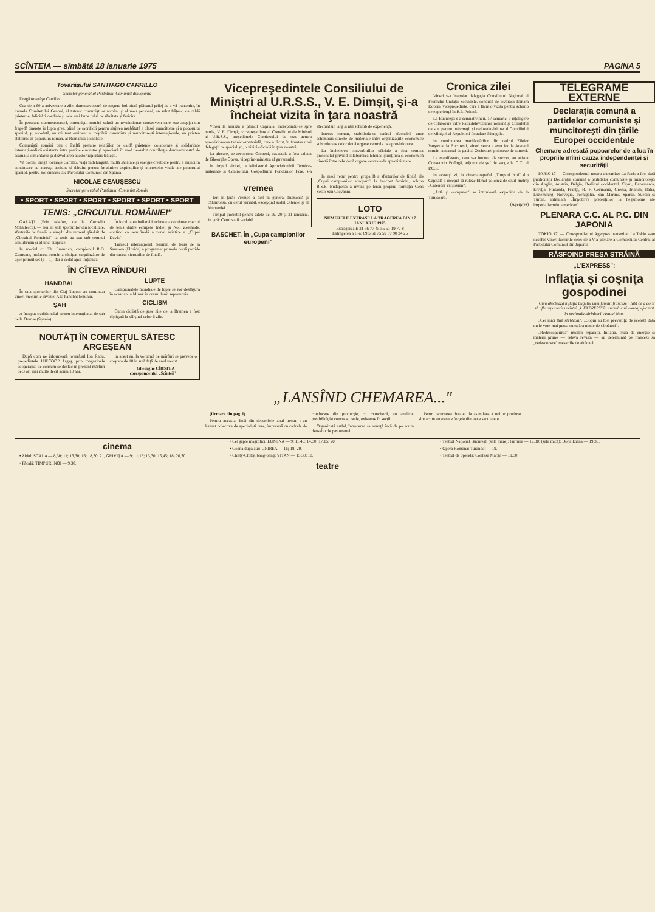SCÎNTEIA — sîmbătă 18 ianuarie 1975 PAGINA 5
Tovarăşului SANTIAGO CARRILLO
Secretar general al Partidului Comunist din Spania
Dragă tovarăşe Carrillo,
Cea de-a 60-a aniversare a zilei dumneavoastră de naştere îmi oferă plăcutul prilej de a vă transmite, în numele Comitetului Central, al tuturor comuniştilor români şi al meu personal, un salut frăţesc, de caldă prietenie, felicitări cordiale şi cele mai bune urări de sănătate şi fericire.
În persoana dumneavoastră, comuniştii români salută un revoluţionar consecvent care este angajat din fragedă tinereţe în lupta grea, plină de sacrificii pentru slujirea neabătută a clasei muncitoare şi a poporului spaniol, şi, totodată, un militant eminent al mişcării comuniste şi muncitoreşti internaţionale, un prieten statornic al poporului român, al României socialiste.
Comuniştii români dau o înaltă preţuire relaţiilor de caldă prietenie, colaborare şi solidaritate internaţionalistă existente între partidele noastre şi apreciază în mod deosebit contribuţia dumneavoastră de seamă la cimentarea şi dezvoltarea acestor raporturi frăţeşti.
Vă dorim, dragă tovarăşe Carrillo, viaţă îndelungată, multă sănătate şi energie creatoare pentru a munci în continuare cu aceeaşi pasiune şi dăruire pentru împlinirea aspiraţiilor şi intereselor vitale ale poporului spaniol, pentru noi succese ale Partidului Comunist din Spania.
NICOLAE CEAUŞESCU
Secretar general al Partidului Comunist Român
• SPORT • SPORT • SPORT • SPORT • SPORT • SPORT
TENIS: „CIRCUITUL ROMÂNIEI"
GALAŢI (Prin telefon, de la Corneliu Mihăilescu). — Ieri, în sala sporturilor din localitate, sferturile de finală la simplu din turneul găzduit de „Circuitul României" la tenis au stat sub semnul echilibrului şi al unei surprize.
În meciul cu Th. Emmrich, campionul R.D. Germane, jucătorul român a cîştigat surprinzător de uşor primul set (6—1), dar a cedat apoi iniţiativa.
În localitatea indiană Lucknow a continuat meciul de tenis dintre echipele Indiei şi Noii Zeelande, contînd ca semifinală a zonei asiatice a „Cupei Davis".
Turneul internaţional feminin de tenis de la Sarasota (Florida) a programat primele două partide din cadrul sferturilor de finală.
ÎN CÎTEVA RÎNDURI
HANDBAL
În sala sporturilor din Cluj-Napoca au continuat vineri meciurile diviziei A la handbal feminin.
ŞAH
A început tradiţionalul turneu internaţional de şah de la Orense (Spania).
LUPTE
Campionatele mondiale de lupte se vor desfăşura în acest an la Minsk în cursul lunii septembrie.
CICLISM
Cursa ciclistă de şase zile de la Bremen a fost cîştigată la sfîrşitul celor 6 zile.
NOUTĂŢI ÎN COMERŢUL SĂTESC ARGEŞEAN
După cum ne informează tovarăşul Ion Radu, preşedintele UJECOOP Argeş, prin magazinele cooperaţiei de consum se desfac în prezent mărfuri de 3 ori mai multe decît acum 10 ani.
În acest an, la volumul de mărfuri se prevede o creştere de 10 la sută faţă de anul trecut.
Gheorghe CÎRSTEA
corespondentul „Scînteii"
Vicepreşedintele Consiliului de Miniştri al U.R.S.S., V. E. Dimşiţ, şi-a încheiat vizita în ţara noastră
Vineri la amiază a părăsit Capitala, îndreptîndu-se spre patrie, V. E. Dimşiţ, vicepreşedinte al Consiliului de Miniştri al U.R.S.S., preşedintele Comitetului de stat pentru aprovizionarea tehnico-materială, care a făcut, în fruntea unei delegaţii de specialişti, o vizită oficială în ţara noastră.
La plecare, pe aeroportul Otopeni, oaspetele a fost salutat de Gheorghe Oprea, viceprim-ministru al guvernului.
În timpul vizitei, la Ministerul Aprovizionării Tehnico-materiale şi Controlului Gospodăririi Fondurilor Fixe, s-a efectuat un larg şi util schimb de experienţă.
Interes comun, stabilindu-se cadrul efectuării unor schimburi directe de materiale între organizaţiile economice subordonate celor două organe centrale de aprovizionare.
La încheierea convorbirilor oficiale a fost semnat protocolul privind colaborarea tehnico-ştiinţifică şi economică directă între cele două organe centrale de aprovizionare.
vremea
Ieri în ţară: Vremea a fost în general frumoasă şi călduroasă, cu cerul variabil, excepţind sudul Olteniei şi al Munteniei.
Timpul probabil pentru zilele de 19, 20 şi 21 ianuarie. În ţară: Cerul va fi variabil.
BASCHET. În „Cupa campionilor europeni"
În meci retur pentru grupa B a sferturilor de finală ale „Cupei campionilor europeni" la baschet feminin, echipa B.S.E. Budapesta a învins pe teren propriu formaţia Geas Sesto San Giovanni.
LOTO
NUMERELE EXTRASE LA TRAGEREA DIN 17 IANUARIE 1975
Extragerea I: 21 56 77 45 55 51 19 77 8
Extragerea a II-a: 69 5 61 75 59 67 90 34 25
Cronica zilei
Vineri s-a înapoiat delegaţia Consiliului Naţional al Frontului Unităţii Socialiste, condusă de tovarăşa Tamara Dobrin, vicepreşedinte, care a făcut o vizită pentru schimb de experienţă în R.P. Polonă.
La Bucureşti s-a semnat vineri, 17 ianuarie, o înţelegere de colaborare între Radioteleviziunea română şi Comitetul de stat pentru informaţii şi radioteleviziune al Consiliului de Miniştri al Republicii Populare Mongole.
În continuarea manifestărilor din cadrul Zilelor Varşoviei la Bucureşti, vineri seara a avut loc la Ateneul român concertul de gală al Orchestrei poloneze de cameră.
La manifestare, care s-a bucurat de succes, au asistat Constantin Potîngă, adjunct de şef de secţie la C.C. al P.C.R.
În aceeaşi zi, la cinematograful „Timpuri Noi" din Capitală a început să ruleze filmul polonez de scurt-metraj „Calendar varşovian".
„Artă şi computer" se intitulează expoziţia de la Timişoara.
(Agerpres)
TELEGRAME EXTERNE
Declaraţia comună a partidelor comuniste şi muncitoreşti din ţările Europei occidentale
Chemare adresată popoarelor de a lua în propriile mîini cauza independenţei şi securităţii
PARIS 17 — Corespondentul nostru transmite: La Paris a fost dată publicităţii Declaraţia comună a partidelor comuniste şi muncitoreşti din Anglia, Austria, Belgia, Berlinul occidental, Cipru, Danemarca, Elveţia, Finlanda, Franţa, R. F. Germania, Grecia, Irlanda, Italia, Luxemburg, Norvegia, Portugalia, San Marino, Spania, Suedia şi Turcia, intitulată „Împotriva pretenţiilor la hegemonie ale imperialismului american".
PLENARA C.C. AL P.C. DIN JAPONIA
TOKIO 17. — Corespondentul Agerpres transmite: La Tokio s-au deschis vineri lucrările celei de-a V-a plenare a Comitetului Central al Partidului Comunist din Japonia.
RĂSFOIND PRESA STRĂINĂ
„L'EXPRESS":
Inflaţia şi coşniţa gospodinei
Cum afectează inflaţia bugetul unei familii franceze? Iată ce a dorit să afle reporterii revistei „L'EXPRESS" în cursul unui sondaj efectuat în perioada sărbătorii Anului Nou.
„Cei mici fără sărbători". „Copiii au fost preveniţi: de această dată nu le vom mai putea cumpăra nimic de sărbători".
„Redescoperirea" micilor reparaţii. Inflaţia, criza de energie şi materii prime — relevă revista — au determinat pe francezi să „redescopere" meseriile de altădată.
„LANSÎND CHEMAREA..."
(Urmare din pag. I)
Pentru aceasta, încă din decembrie anul trecut, s-au format colective de specialişti care, împreună cu cadrele de conducere din producţie, cu muncitorii, au analizat posibilităţile concrete, reale, existente în secţii.
Organizată astfel, întrecerea se anunţă încă de pe acum deosebit de pasionantă.
Pentru scurtarea duratei de asimilare a noilor produse sint acum angrenate forţele din toate sectoarele.
cinema
• Zidul: SCALA — 8,30; 11; 13,30; 16; 18,30; 21, GRIVIŢA — 9; 11,15; 13,30; 15,45; 18; 20,30.
• Păcală: TIMPURI NOI — 9,30.
• Cel şapte magnifici: LUMINA — 9; 11,45; 14,30; 17,15; 20.
• Goana după aur: UNIREA — 16; 18; 20.
• Chitty-Chitty, bang-bang: VITAN — 15,30; 18.
teatre
• Teatrul Naţional Bucureşti (sala mare): Furtuna — 19,30; (sala mică): Dona Diana — 19,30.
• Opera Română: Turandot — 19.
• Teatrul de operetă: Contesa Mariţa — 19,30.